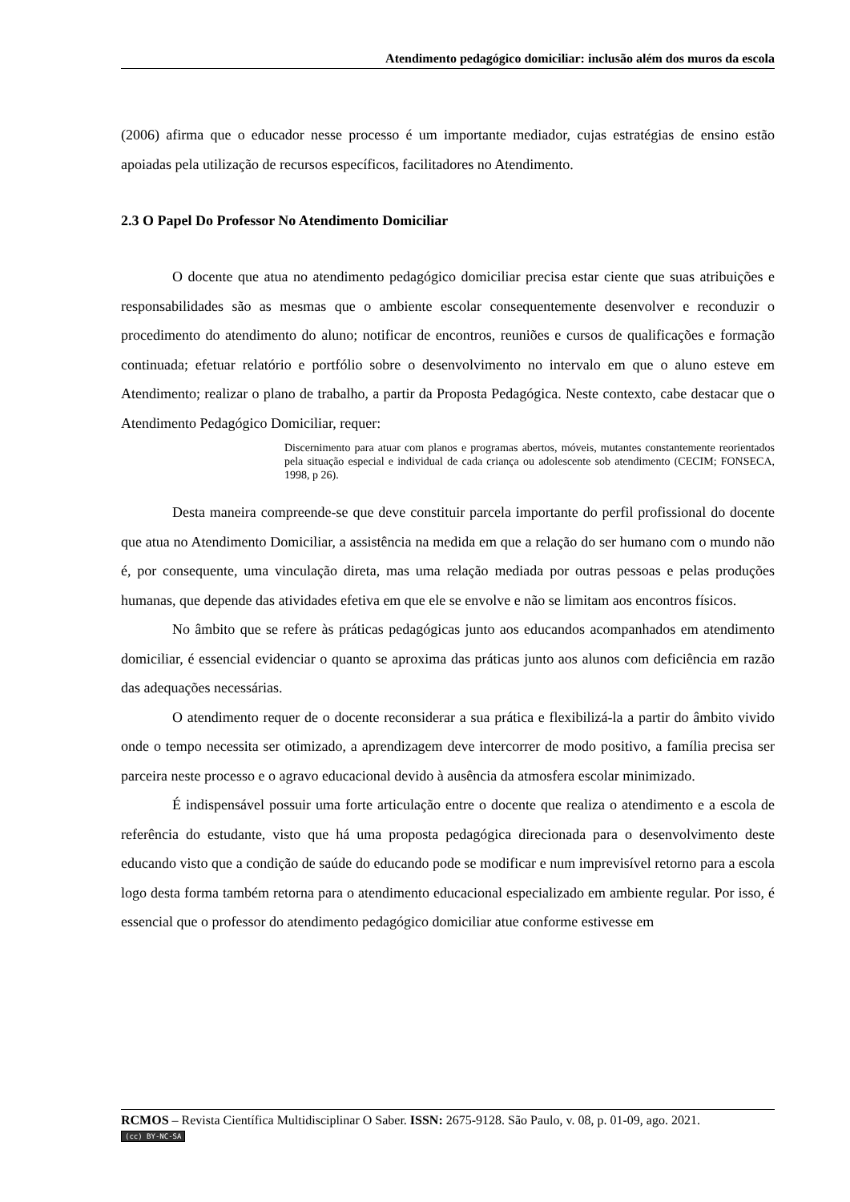Atendimento pedagógico domiciliar: inclusão além dos muros da escola
(2006) afirma que o educador nesse processo é um importante mediador, cujas estratégias de ensino estão apoiadas pela utilização de recursos específicos, facilitadores no Atendimento.
2.3 O Papel Do Professor No Atendimento Domiciliar
O docente que atua no atendimento pedagógico domiciliar precisa estar ciente que suas atribuições e responsabilidades são as mesmas que o ambiente escolar consequentemente desenvolver e reconduzir o procedimento do atendimento do aluno; notificar de encontros, reuniões e cursos de qualificações e formação continuada; efetuar relatório e portfólio sobre o desenvolvimento no intervalo em que o aluno esteve em Atendimento; realizar o plano de trabalho, a partir da Proposta Pedagógica. Neste contexto, cabe destacar que o Atendimento Pedagógico Domiciliar, requer:
Discernimento para atuar com planos e programas abertos, móveis, mutantes constantemente reorientados pela situação especial e individual de cada criança ou adolescente sob atendimento (CECIM; FONSECA, 1998, p 26).
Desta maneira compreende-se que deve constituir parcela importante do perfil profissional do docente que atua no Atendimento Domiciliar, a assistência na medida em que a relação do ser humano com o mundo não é, por consequente, uma vinculação direta, mas uma relação mediada por outras pessoas e pelas produções humanas, que depende das atividades efetiva em que ele se envolve e não se limitam aos encontros físicos.
No âmbito que se refere às práticas pedagógicas junto aos educandos acompanhados em atendimento domiciliar, é essencial evidenciar o quanto se aproxima das práticas junto aos alunos com deficiência em razão das adequações necessárias.
O atendimento requer de o docente reconsiderar a sua prática e flexibilizá-la a partir do âmbito vivido onde o tempo necessita ser otimizado, a aprendizagem deve intercorrer de modo positivo, a família precisa ser parceira neste processo e o agravo educacional devido à ausência da atmosfera escolar minimizado.
É indispensável possuir uma forte articulação entre o docente que realiza o atendimento e a escola de referência do estudante, visto que há uma proposta pedagógica direcionada para o desenvolvimento deste educando visto que a condição de saúde do educando pode se modificar e num imprevisível retorno para a escola logo desta forma também retorna para o atendimento educacional especializado em ambiente regular. Por isso, é essencial que o professor do atendimento pedagógico domiciliar atue conforme estivesse em
RCMOS – Revista Científica Multidisciplinar O Saber. ISSN: 2675-9128. São Paulo, v. 08, p. 01-09, ago. 2021.
(cc) BY-NC-SA